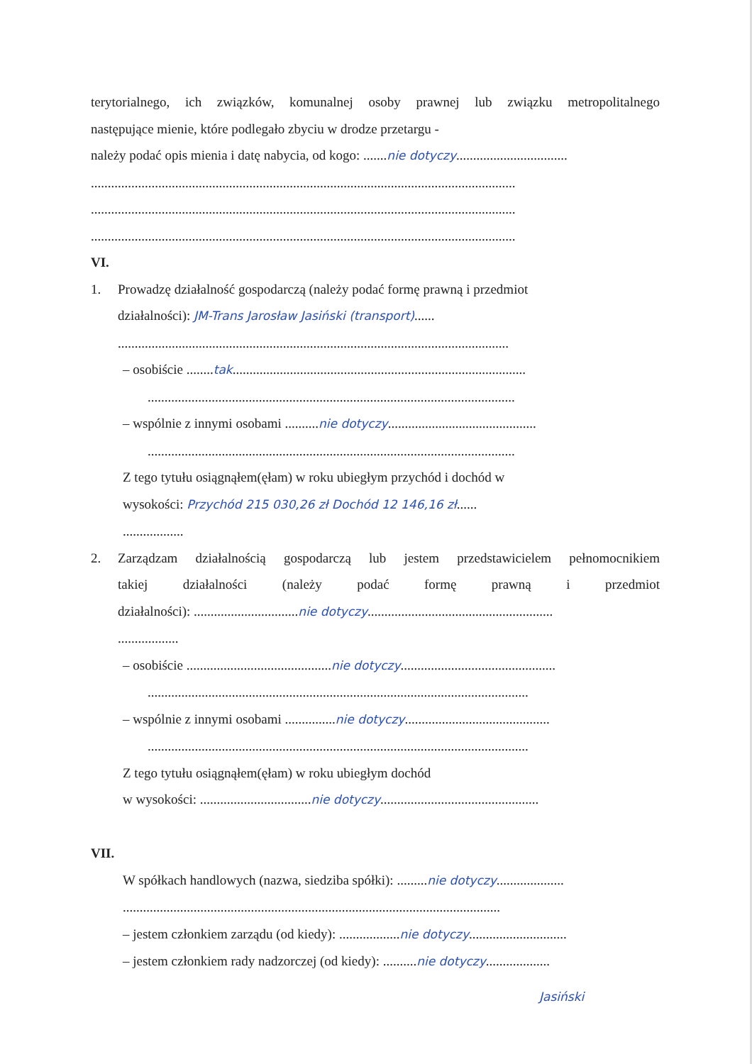terytorialnego, ich związków, komunalnej osoby prawnej lub związku metropolitalnego
następujące mienie, które podlegało zbyciu w drodze przetargu -
należy podać opis mienia i datę nabycia, od kogo: .......nie dotyczy.................................
..............................................................................................................................
..............................................................................................................................
..............................................................................................................................
VI.
1. Prowadzę działalność gospodarczą (należy podać formę prawną i przedmiot
działalności): JM-Trans Jarosław Jasiński (transport)......
....................................................................................................................
– osobiście ........tak.......................................................................................
.............................................................................................................
– wspólnie z innymi osobami ..........nie dotyczy............................................
.............................................................................................................
Z tego tytułu osiągnąłem(ęłam) w roku ubiegłym przychód i dochód w
wysokości: Przychód 215 030,26 zł Dochód 12 146,16 zł......
..................
2. Zarządzam działalnością gospodarczą lub jestem przedstawicielem pełnomocnikiem
takiej działalności (należy podać formę prawną i przedmiot
działalności): ...............................nie dotyczy.......................................................
..................
– osobiście ...........................................nie dotyczy..............................................
.................................................................................................................
– wspólnie z innymi osobami ...............nie dotyczy...........................................
.................................................................................................................
Z tego tytułu osiągnąłem(ęłam) w roku ubiegłym dochód
w wysokości: .................................nie dotyczy...............................................
VII.
W spółkach handlowych (nazwa, siedziba spółki): .........nie dotyczy....................
................................................................................................................
– jestem członkiem zarządu (od kiedy): ..................nie dotyczy.............................
– jestem członkiem rady nadzorczej (od kiedy): ..........nie dotyczy...................
Jasiński